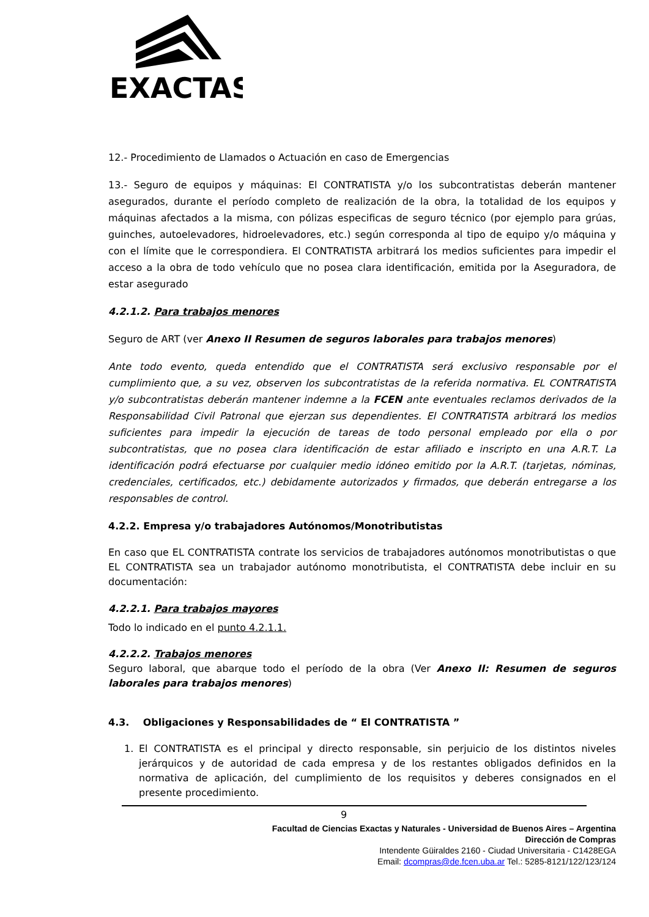EXACTAS
12.- Procedimiento de Llamados o Actuación en caso de Emergencias
13.- Seguro de equipos y máquinas: El CONTRATISTA y/o los subcontratistas deberán mantener asegurados, durante el período completo de realización de la obra, la totalidad de los equipos y máquinas afectados a la misma, con pólizas especificas de seguro técnico (por ejemplo para grúas, guinches, autoelevadores, hidroelevadores, etc.) según corresponda al tipo de equipo y/o máquina y con el límite que le correspondiera. El CONTRATISTA arbitrará los medios suficientes para impedir el acceso a la obra de todo vehículo que no posea clara identificación, emitida por la Aseguradora, de estar asegurado
4.2.1.2. Para trabajos menores
Seguro de ART (ver Anexo II Resumen de seguros laborales para trabajos menores)
Ante todo evento, queda entendido que el CONTRATISTA será exclusivo responsable por el cumplimiento que, a su vez, observen los subcontratistas de la referida normativa. EL CONTRATISTA y/o subcontratistas deberán mantener indemne a la FCEN ante eventuales reclamos derivados de la Responsabilidad Civil Patronal que ejerzan sus dependientes. El CONTRATISTA arbitrará los medios suficientes para impedir la ejecución de tareas de todo personal empleado por ella o por subcontratistas, que no posea clara identificación de estar afiliado e inscripto en una A.R.T. La identificación podrá efectuarse por cualquier medio idóneo emitido por la A.R.T. (tarjetas, nóminas, credenciales, certificados, etc.) debidamente autorizados y firmados, que deberán entregarse a los responsables de control.
4.2.2. Empresa y/o trabajadores Autónomos/Monotributistas
En caso que EL CONTRATISTA contrate los servicios de trabajadores autónomos monotributistas o que EL CONTRATISTA sea un trabajador autónomo monotributista, el CONTRATISTA debe incluir en su documentación:
4.2.2.1. Para trabajos mayores
Todo lo indicado en el punto 4.2.1.1.
4.2.2.2. Trabajos menores
Seguro laboral, que abarque todo el período de la obra (Ver Anexo II: Resumen de seguros laborales para trabajos menores)
4.3. Obligaciones y Responsabilidades de “ El CONTRATISTA ”
1. El CONTRATISTA es el principal y directo responsable, sin perjuicio de los distintos niveles jerárquicos y de autoridad de cada empresa y de los restantes obligados definidos en la normativa de aplicación, del cumplimiento de los requisitos y deberes consignados en el presente procedimiento.
9
Facultad de Ciencias Exactas y Naturales - Universidad de Buenos Aires – Argentina
Dirección de Compras
Intendente Güiraldes 2160 - Ciudad Universitaria - C1428EGA
Email: dcompras@de.fcen.uba.ar Tel.: 5285-8121/122/123/124